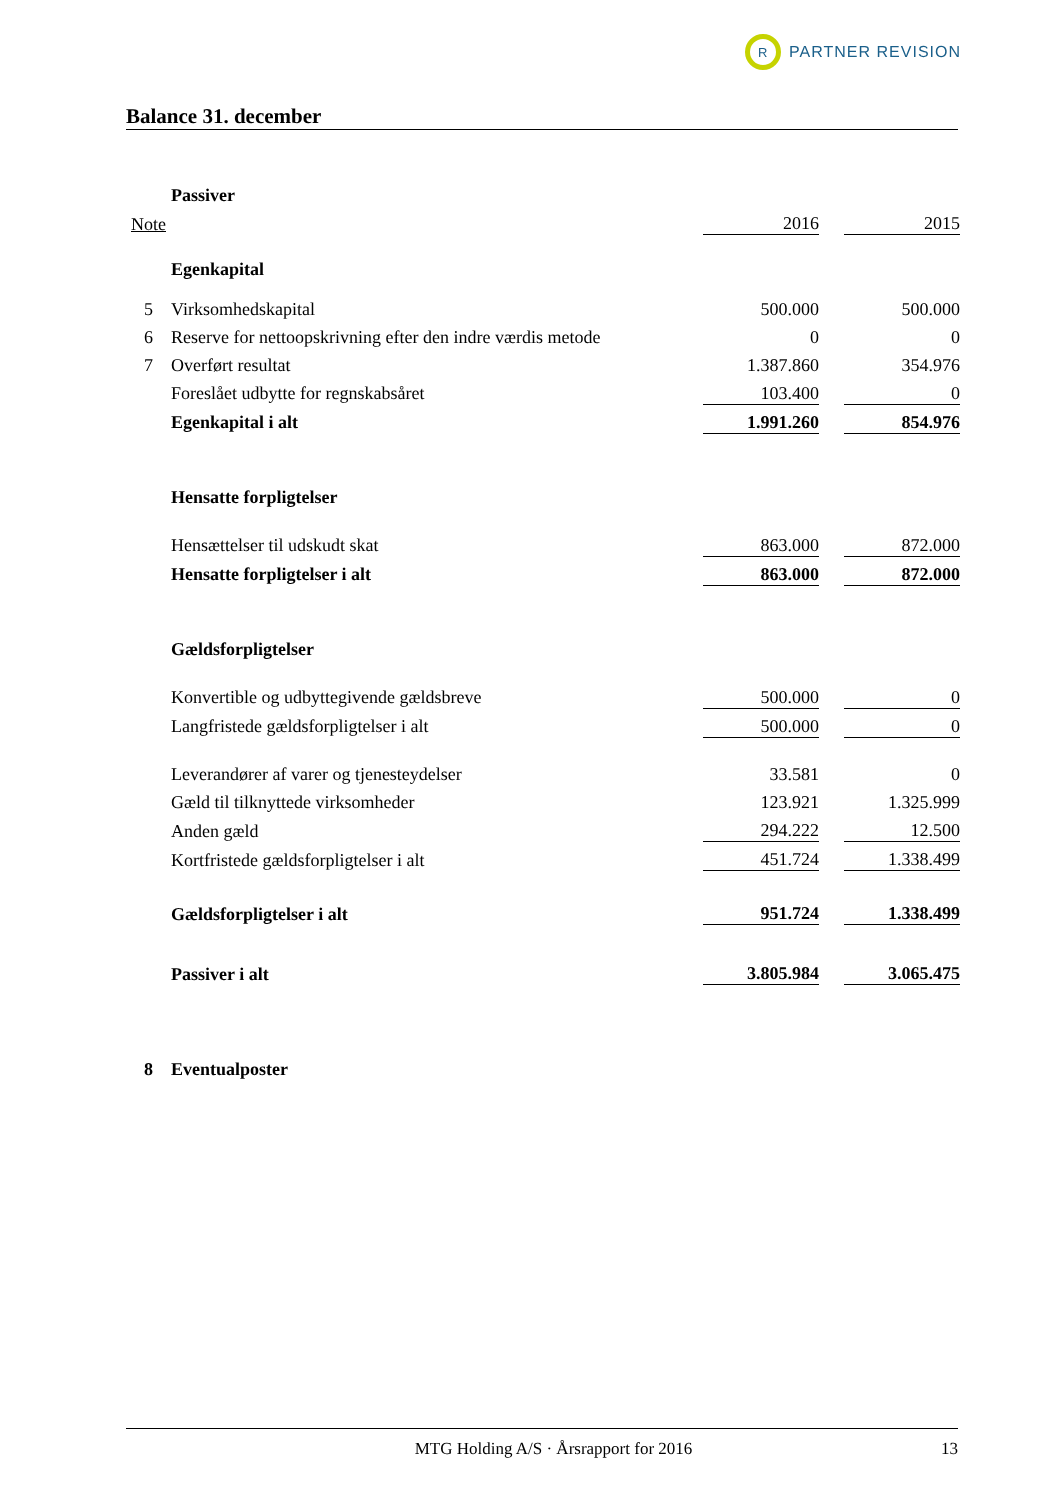R PARTNER REVISION
Balance 31. december
| | Passiver | | | |
| Note | | 2016 | | 2015 |
| | Egenkapital | | | |
| 5 | Virksomhedskapital | 500.000 | | 500.000 |
| 6 | Reserve for nettoopskrivning efter den indre værdis metode | 0 | | 0 |
| 7 | Overført resultat | 1.387.860 | | 354.976 |
| | Foreslået udbytte for regnskabsåret | 103.400 | | 0 |
| | Egenkapital i alt | 1.991.260 | | 854.976 |
| | Hensatte forpligtelser | | | |
| | Hensættelser til udskudt skat | 863.000 | | 872.000 |
| | Hensatte forpligtelser i alt | 863.000 | | 872.000 |
| | Gældsforpligtelser | | | |
| | Konvertible og udbyttegivende gældsbreve | 500.000 | | 0 |
| | Langfristede gældsforpligtelser i alt | 500.000 | | 0 |
| | Leverandører af varer og tjenesteydelser | 33.581 | | 0 |
| | Gæld til tilknyttede virksomheder | 123.921 | | 1.325.999 |
| | Anden gæld | 294.222 | | 12.500 |
| | Kortfristede gældsforpligtelser i alt | 451.724 | | 1.338.499 |
| | Gældsforpligtelser i alt | 951.724 | | 1.338.499 |
| | Passiver i alt | 3.805.984 | | 3.065.475 |
| 8 | Eventualposter | | | |
MTG Holding A/S · Årsrapport for 2016 13